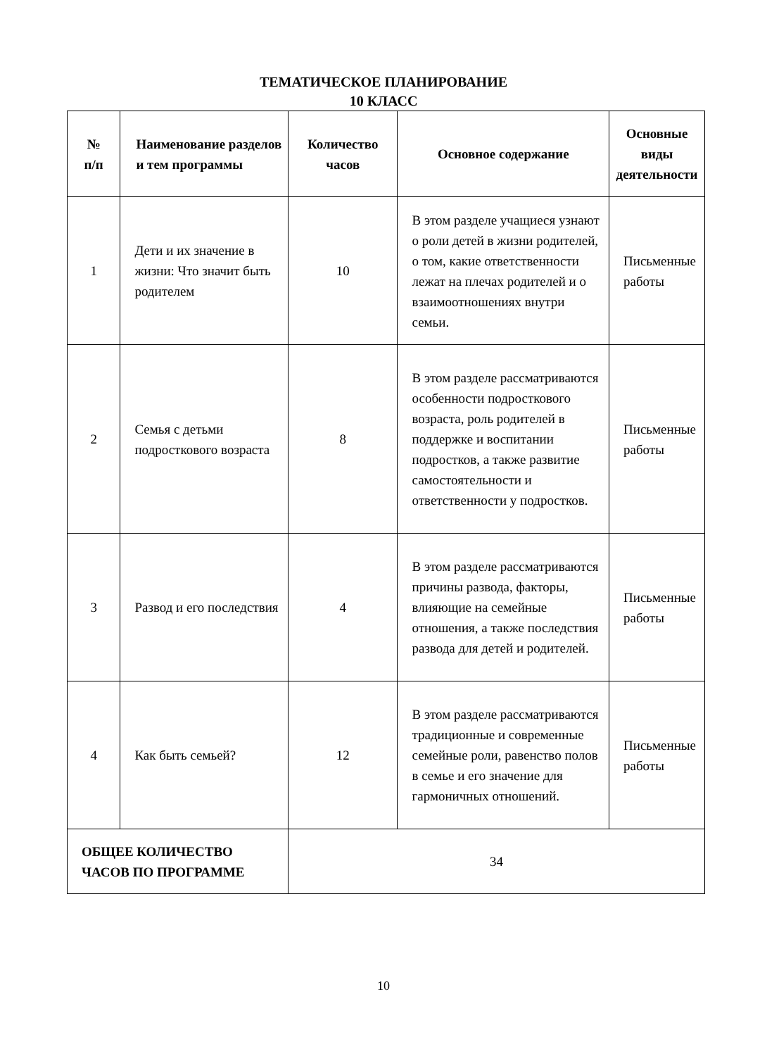ТЕМАТИЧЕСКОЕ ПЛАНИРОВАНИЕ
10 КЛАСС
| № п/п | Наименование разделов и тем программы | Количество часов | Основное содержание | Основные виды деятельности |
| --- | --- | --- | --- | --- |
| 1 | Дети и их значение в жизни: Что значит быть родителем | 10 | В этом разделе учащиеся узнают о роли детей в жизни родителей, о том, какие ответственности лежат на плечах родителей и о взаимоотношениях внутри семьи. | Письменные работы |
| 2 | Семья с детьми подросткового возраста | 8 | В этом разделе рассматриваются особенности подросткового возраста, роль родителей в поддержке и воспитании подростков, а также развитие самостоятельности и ответственности у подростков. | Письменные работы |
| 3 | Развод и его последствия | 4 | В этом разделе рассматриваются причины развода, факторы, влияющие на семейные отношения, а также последствия развода для детей и родителей. | Письменные работы |
| 4 | Как быть семьей? | 12 | В этом разделе рассматриваются традиционные и современные семейные роли, равенство полов в семье и его значение для гармоничных отношений. | Письменные работы |
| ОБЩЕЕ КОЛИЧЕСТВО ЧАСОВ ПО ПРОГРАММЕ | | 34 | | |
10